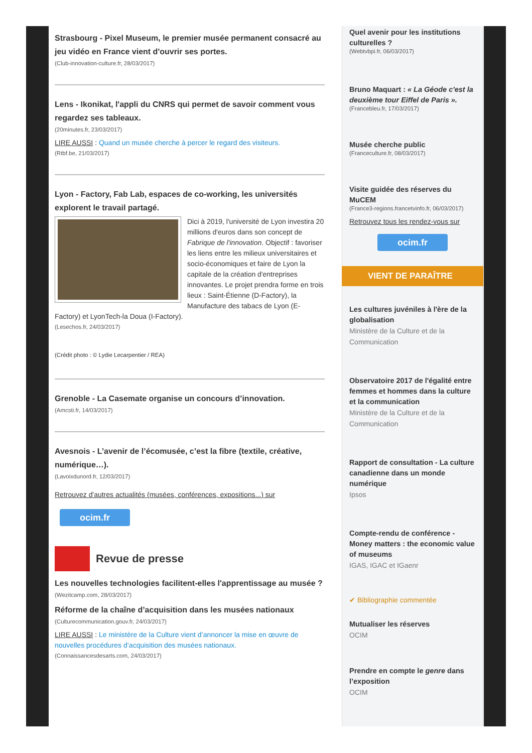Strasbourg - Pixel Museum, le premier musée permanent consacré au jeu vidéo en France vient d'ouvrir ses portes.
(Club-innovation-culture.fr, 28/03/2017)
Lens - Ikonikat, l'appli du CNRS qui permet de savoir comment vous regardez ses tableaux.
(20minutes.fr, 23/03/2017)
LIRE AUSSI : Quand un musée cherche à percer le regard des visiteurs.
(Rtbf.be, 21/03/2017)
Lyon - Factory, Fab Lab, espaces de co-working, les universités explorent le travail partagé.
Dici à 2019, l'université de Lyon investira 20 millions d'euros dans son concept de Fabrique de l'innovation. Objectif : favoriser les liens entre les milieux universitaires et socio-économiques et faire de Lyon la capitale de la création d'entreprises innovantes. Le projet prendra forme en trois lieux : Saint-Étienne (D-Factory), la Manufacture des tabacs de Lyon (E-Factory) et LyonTech-la Doua (I-Factory).
(Lesechos.fr, 24/03/2017)
(Crédit photo : © Lydie Lecarpentier / REA)
Grenoble - La Casemate organise un concours d’innovation.
(Amcsti.fr, 14/03/2017)
Avesnois - L’avenir de l’écomusée, c’est la fibre (textile, créative, numérique…).
(Lavoixdunord.fr, 12/03/2017)
Retrouvez d'autres actualités (musées, conférences, expositions...) sur
ocim.fr
Revue de presse
Les nouvelles technologies facilitent-elles l'apprentissage au musée ?
(Wezitcamp.com, 28/03/2017)
Réforme de la chaîne d’acquisition dans les musées nationaux
(Culturecommunication.gouv.fr, 24/03/2017)
LIRE AUSSI : Le ministère de la Culture vient d’annoncer la mise en œuvre de nouvelles procédures d’acquisition des musées nationaux.
(Connaissancesdesarts.com, 24/03/2017)
Quel avenir pour les institutions culturelles ?
(Webtvbpi.fr, 06/03/2017)
Bruno Maquart : « La Géode c'est la deuxième tour Eiffel de Paris ».
(Francebleu.fr, 17/03/2017)
Musée cherche public
(Franceculture.fr, 08/03/2017)
Visite guidée des réserves du MuCEM
(France3-regions.francetvinfo.fr, 06/03/2017)
Retrouvez tous les rendez-vous sur
ocim.fr
VIENT DE PARAÎTRE
Les cultures juvéniles à l'ère de la globalisation
Ministère de la Culture et de la Communication
Observatoire 2017 de l'égalité entre femmes et hommes dans la culture et la communication
Ministère de la Culture et de la Communication
Rapport de consultation - La culture canadienne dans un monde numérique
Ipsos
Compte-rendu de conférence - Money matters : the economic value of museums
IGAS, IGAC et IGaenr
✔ Bibliographie commentée
Mutualiser les réserves
OCIM
Prendre en compte le genre dans l’exposition
OCIM